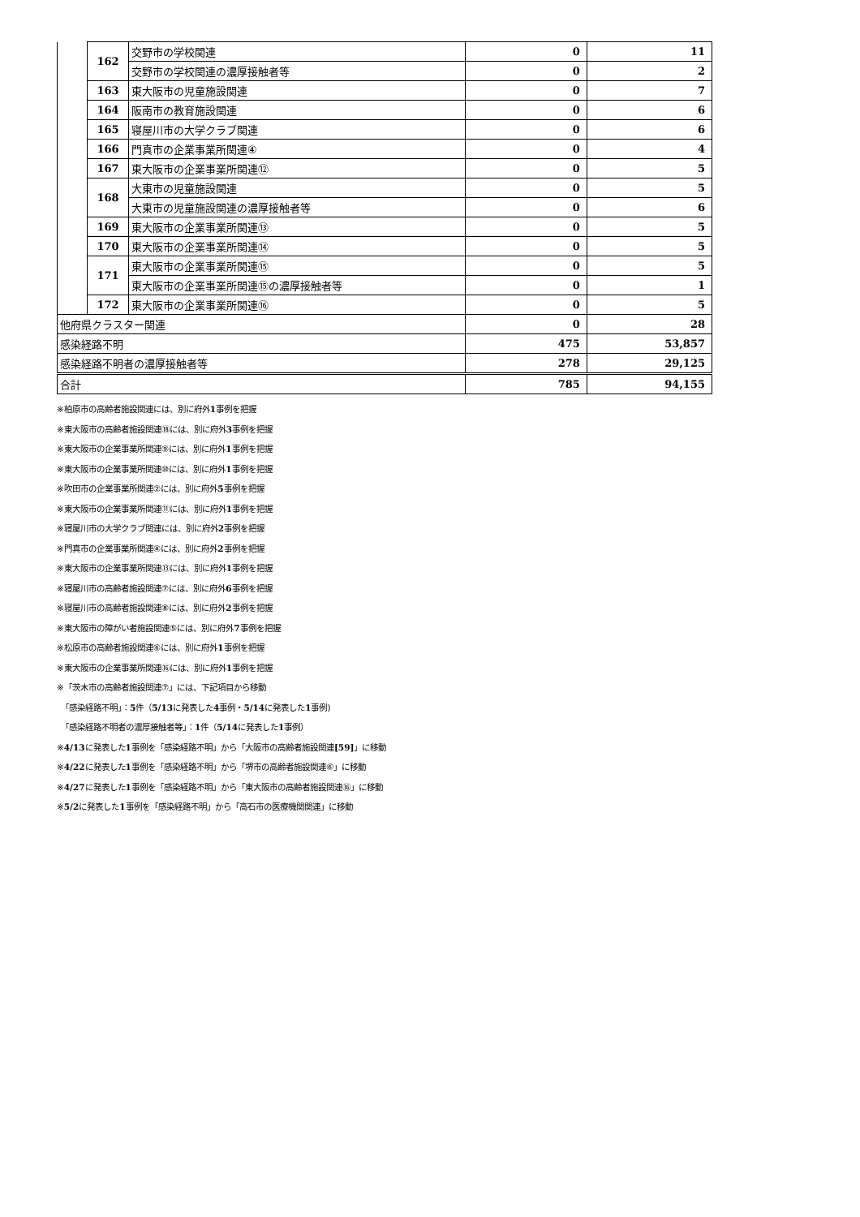| | 162 | 交野市の学校関連 | 0 | 11 |
| | | 交野市の学校関連の濃厚接触者等 | 0 | 2 |
| | 163 | 東大阪市の児童施設関連 | 0 | 7 |
| | 164 | 阪南市の教育施設関連 | 0 | 6 |
| | 165 | 寝屋川市の大学クラブ関連 | 0 | 6 |
| | 166 | 門真市の企業事業所関連④ | 0 | 4 |
| | 167 | 東大阪市の企業事業所関連⑫ | 0 | 5 |
| | 168 | 大東市の児童施設関連 | 0 | 5 |
| | | 大東市の児童施設関連の濃厚接触者等 | 0 | 6 |
| | 169 | 東大阪市の企業事業所関連⑬ | 0 | 5 |
| | 170 | 東大阪市の企業事業所関連⑭ | 0 | 5 |
| | 171 | 東大阪市の企業事業所関連⑮ | 0 | 5 |
| | | 東大阪市の企業事業所関連⑮の濃厚接触者等 | 0 | 1 |
| | 172 | 東大阪市の企業事業所関連⑯ | 0 | 5 |
| 他府県クラスター関連 | | | 0 | 28 |
| 感染経路不明 | | | 475 | 53,857 |
| 感染経路不明者の濃厚接触者等 | | | 278 | 29,125 |
| 合計 | | | 785 | 94,155 |
※柏原市の高齢者施設関連には、別に府外1事例を把握
※東大阪市の高齢者施設関連⑱には、別に府外3事例を把握
※東大阪市の企業事業所関連⑨には、別に府外1事例を把握
※東大阪市の企業事業所関連⑩には、別に府外1事例を把握
※吹田市の企業事業所関連②には、別に府外5事例を把握
※東大阪市の企業事業所関連⑪には、別に府外1事例を把握
※寝屋川市の大学クラブ関連には、別に府外2事例を把握
※門真市の企業事業所関連④には、別に府外2事例を把握
※東大阪市の企業事業所関連⑬には、別に府外1事例を把握
※寝屋川市の高齢者施設関連⑦には、別に府外6事例を把握
※寝屋川市の高齢者施設関連⑧には、別に府外2事例を把握
※東大阪市の障がい者施設関連⑤には、別に府外7事例を把握
※松原市の高齢者施設関連⑥には、別に府外1事例を把握
※東大阪市の企業事業所関連⑯には、別に府外1事例を把握
※「茨木市の高齢者施設関連⑦」には、下記項目から移動
　「感染経路不明」：5件（5/13に発表した4事例・5/14に発表した1事例)
　「感染経路不明者の濃厚接触者等」：1件（5/14に発表した1事例）
※4/13に発表した1事例を「感染経路不明」から「大阪市の高齢者施設関連[59]」に移動
※4/22に発表した1事例を「感染経路不明」から「堺市の高齢者施設関連⑥」に移動
※4/27に発表した1事例を「感染経路不明」から「東大阪市の高齢者施設関連⑯」に移動
※5/2に発表した1事例を「感染経路不明」から「高石市の医療機関関連」に移動